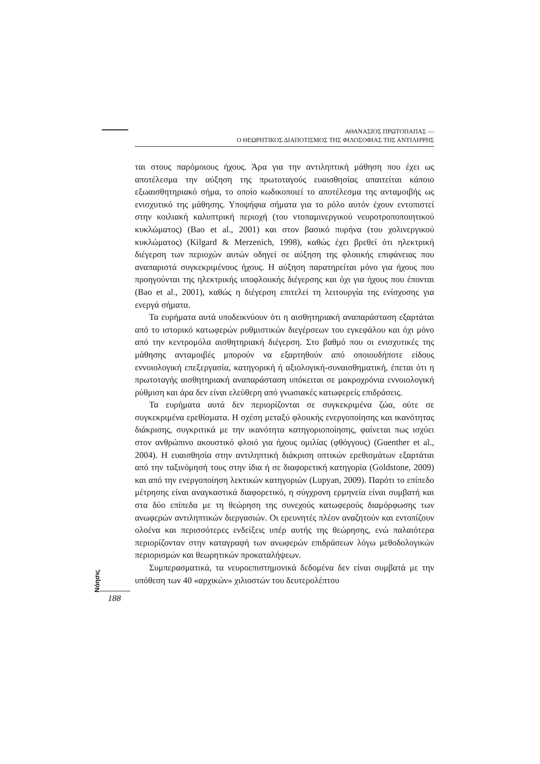ΑΘΑΝΑΣΙΟΣ ΠΡΩΤΟΠΑΠΑΣ —
Ο ΘΕΩΡΗΤΙΚΟΣ ΔΙΑΠΟΤΙΣΜΟΣ ΤΗΣ ΦΙΛΟΣΟΦΙΑΣ ΤΗΣ ΑΝΤΙΛΗΨΗΣ
ται στους παρόμοιους ήχους. Άρα για την αντιληπτική μάθηση που έχει ως αποτέλεσμα την αύξηση της πρωτοταγούς ευαισθησίας απαιτείται κάποιο εξωαισθητηριακό σήμα, το οποίο κωδικοποιεί το αποτέλεσμα της ανταμοιβής ως ενισχυτικό της μάθησης. Υποψήφια σήματα για το ρόλο αυτόν έχουν εντοπιστεί στην κοιλιακή καλυπτρική περιοχή (του ντοπαμινεργικού νευροτροποποιητικού κυκλώματος) (Bao et al., 2001) και στον βασικό πυρήνα (του χολινεργικού κυκλώματος) (Kilgard & Merzenich, 1998), καθώς έχει βρεθεί ότι ηλεκτρική διέγερση των περιοχών αυτών οδηγεί σε αύξηση της φλοιικής επιφάνειας που αναπαριστά συγκεκριμένους ήχους. Η αύξηση παρατηρείται μόνο για ήχους που προηγούνται της ηλεκτρικής υποφλοιικής διέγερσης και όχι για ήχους που έπονται (Bao et al., 2001), καθώς η διέγερση επιτελεί τη λειτουργία της ενίσχυσης για ενεργά σήματα.
Τα ευρήματα αυτά υποδεικνύουν ότι η αισθητηριακή αναπαράσταση εξαρτάται από το ιστορικό κατωφερών ρυθμιστικών διεγέρσεων του εγκεφάλου και όχι μόνο από την κεντρομόλα αισθητηριακή διέγερση. Στο βαθμό που οι ενισχυτικές της μάθησης ανταμοιβές μπορούν να εξαρτηθούν από οποιουδήποτε είδους εννοιολογική επεξεργασία, κατηγορική ή αξιολογική-συναισθηματική, έπεται ότι η πρωτοταγής αισθητηριακή αναπαράσταση υπόκειται σε μακροχρόνια εννοιολογική ρύθμιση και άρα δεν είναι ελεύθερη από γνωσιακές κατωφερείς επιδράσεις.
Τα ευρήματα αυτά δεν περιορίζονται σε συγκεκριμένα ζώα, ούτε σε συγκεκριμένα ερεθίσματα. Η σχέση μεταξύ φλοιικής ενεργοποίησης και ικανότητας διάκρισης, συγκριτικά με την ικανότητα κατηγοριοποίησης, φαίνεται πως ισχύει στον ανθρώπινο ακουστικό φλοιό για ήχους ομιλίας (φθόγγους) (Guenther et al., 2004). Η ευαισθησία στην αντιληπτική διάκριση οπτικών ερεθισμάτων εξαρτάται από την ταξινόμησή τους στην ίδια ή σε διαφορετική κατηγορία (Goldstone, 2009) και από την ενεργοποίηση λεκτικών κατηγοριών (Lupyan, 2009). Παρότι το επίπεδο μέτρησης είναι αναγκαστικά διαφορετικό, η σύγχρονη ερμηνεία είναι συμβατή και στα δύο επίπεδα με τη θεώρηση της συνεχούς κατωφερούς διαμόρφωσης των ανωφερών αντιληπτικών διεργασιών. Οι ερευνητές πλέον αναζητούν και εντοπίζουν ολοένα και περισσότερες ενδείξεις υπέρ αυτής της θεώρησης, ενώ παλαιότερα περιορίζονταν στην καταγραφή των ανωφερών επιδράσεων λόγω μεθοδολογικών περιορισμών και θεωρητικών προκαταλήψεων.
Συμπερασματικά, τα νευροεπιστημονικά δεδομένα δεν είναι συμβατά με την υπόθεση των 40 «αρχικών» χιλιοστών του δευτερολέπτου
Nόησις 188